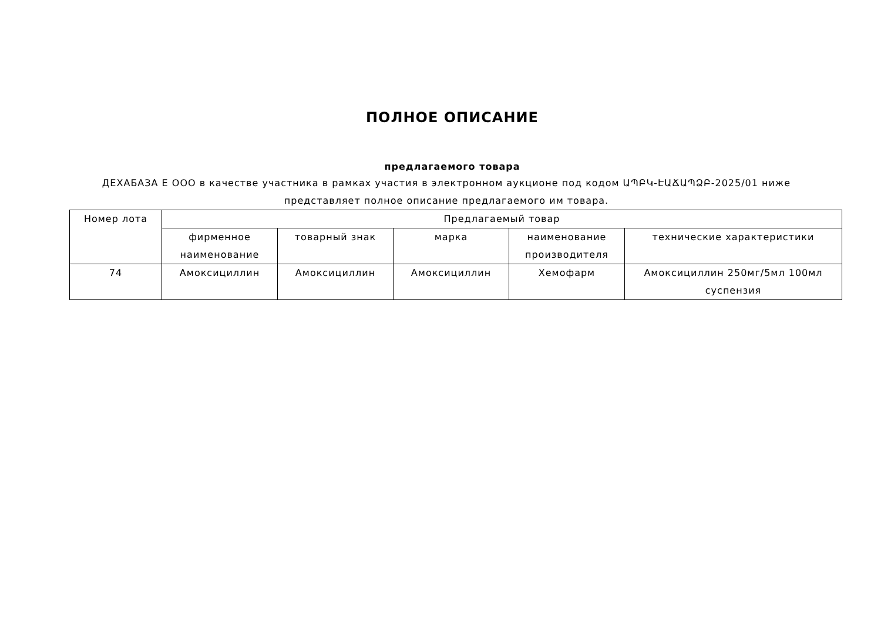ПОЛНОЕ ОПИСАНИЕ
предлагаемого товара
ДЕХАБАЗА Е ООО в качестве участника в рамках участия в электронном аукционе под кодом ԱՊԲԿ-ԷԱՃԱՊՁԲ-2025/01 ниже представляет полное описание предлагаемого им товара.
| Номер лота | Предлагаемый товар | | | | |
| --- | --- | --- | --- | --- | --- |
| | фирменное наименование | товарный знак | марка | наименование производителя | технические характеристики |
| 74 | Амоксициллин | Амоксициллин | Амоксициллин | Хемофарм | Амоксициллин 250мг/5мл 100мл суспензия |